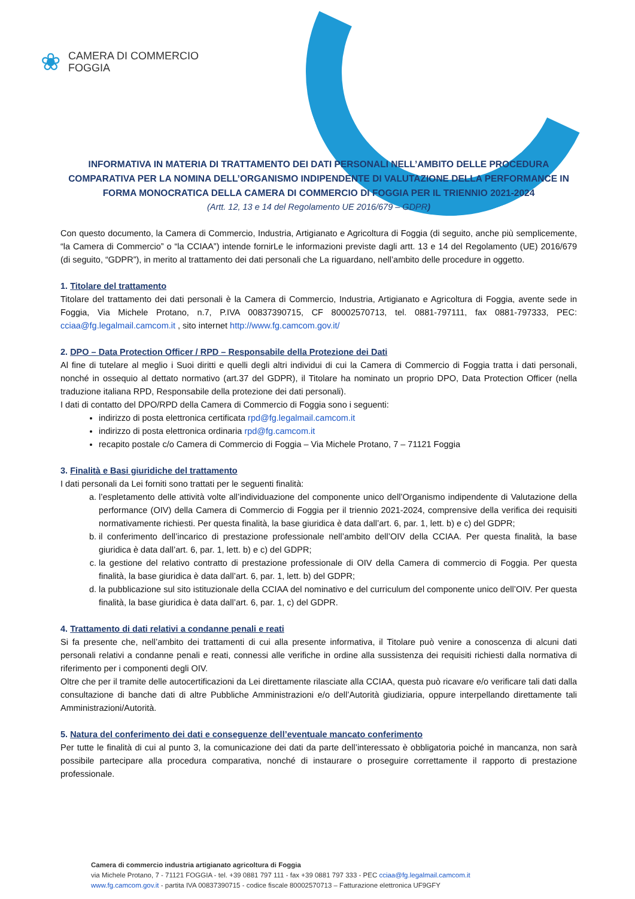❀ CAMERA DI COMMERCIO
FOGGIA
INFORMATIVA IN MATERIA DI TRATTAMENTO DEI DATI PERSONALI NELL’AMBITO DELLE PROCEDURA COMPARATIVA PER LA NOMINA DELL’ORGANISMO INDIPENDENTE DI VALUTAZIONE DELLA PERFORMANCE IN FORMA MONOCRATICA DELLA CAMERA DI COMMERCIO DI FOGGIA PER IL TRIENNIO 2021-2024
(Artt. 12, 13 e 14 del Regolamento UE 2016/679 – GDPR)
Con questo documento, la Camera di Commercio, Industria, Artigianato e Agricoltura di Foggia (di seguito, anche più semplicemente, “la Camera di Commercio” o “la CCIAA”) intende fornirLe le informazioni previste dagli artt. 13 e 14 del Regolamento (UE) 2016/679 (di seguito, “GDPR”), in merito al trattamento dei dati personali che La riguardano, nell’ambito delle procedure in oggetto.
1. Titolare del trattamento
Titolare del trattamento dei dati personali è la Camera di Commercio, Industria, Artigianato e Agricoltura di Foggia, avente sede in Foggia, Via Michele Protano, n.7, P.IVA 00837390715, CF 80002570713, tel. 0881-797111, fax 0881-797333, PEC: cciaa@fg.legalmail.camcom.it , sito internet http://www.fg.camcom.gov.it/
2. DPO – Data Protection Officer / RPD – Responsabile della Protezione dei Dati
Al fine di tutelare al meglio i Suoi diritti e quelli degli altri individui di cui la Camera di Commercio di Foggia tratta i dati personali, nonché in ossequio al dettato normativo (art.37 del GDPR), il Titolare ha nominato un proprio DPO, Data Protection Officer (nella traduzione italiana RPD, Responsabile della protezione dei dati personali).
I dati di contatto del DPO/RPD della Camera di Commercio di Foggia sono i seguenti:
indirizzo di posta elettronica certificata rpd@fg.legalmail.camcom.it
indirizzo di posta elettronica ordinaria rpd@fg.camcom.it
recapito postale c/o Camera di Commercio di Foggia – Via Michele Protano, 7 – 71121 Foggia
3. Finalità e Basi giuridiche del trattamento
I dati personali da Lei forniti sono trattati per le seguenti finalità:
a. l’espletamento delle attività volte all’individuazione del componente unico dell’Organismo indipendente di Valutazione della performance (OIV) della Camera di Commercio di Foggia per il triennio 2021-2024, comprensive della verifica dei requisiti normativamente richiesti. Per questa finalità, la base giuridica è data dall’art. 6, par. 1, lett. b) e c) del GDPR;
b. il conferimento dell’incarico di prestazione professionale nell’ambito dell’OIV della CCIAA. Per questa finalità, la base giuridica è data dall’art. 6, par. 1, lett. b) e c) del GDPR;
c. la gestione del relativo contratto di prestazione professionale di OIV della Camera di commercio di Foggia. Per questa finalità, la base giuridica è data dall’art. 6, par. 1, lett. b) del GDPR;
d. la pubblicazione sul sito istituzionale della CCIAA del nominativo e del curriculum del componente unico dell’OIV. Per questa finalità, la base giuridica è data dall’art. 6, par. 1, c) del GDPR.
4. Trattamento di dati relativi a condanne penali e reati
Si fa presente che, nell’ambito dei trattamenti di cui alla presente informativa, il Titolare può venire a conoscenza di alcuni dati personali relativi a condanne penali e reati, connessi alle verifiche in ordine alla sussistenza dei requisiti richiesti dalla normativa di riferimento per i componenti degli OIV.
Oltre che per il tramite delle autocertificazioni da Lei direttamente rilasciate alla CCIAA, questa può ricavare e/o verificare tali dati dalla consultazione di banche dati di altre Pubbliche Amministrazioni e/o dell’Autorità giudiziaria, oppure interpellando direttamente tali Amministrazioni/Autorità.
5. Natura del conferimento dei dati e conseguenze dell’eventuale mancato conferimento
Per tutte le finalità di cui al punto 3, la comunicazione dei dati da parte dell’interessato è obbligatoria poiché in mancanza, non sarà possibile partecipare alla procedura comparativa, nonché di instaurare o proseguire correttamente il rapporto di prestazione professionale.
Camera di commercio industria artigianato agricoltura di Foggia
via Michele Protano, 7 - 71121 FOGGIA - tel. +39 0881 797 111 - fax +39 0881 797 333 - PEC cciaa@fg.legalmail.camcom.it
www.fg.camcom.gov.it - partita IVA 00837390715 - codice fiscale 80002570713 – Fatturazione elettronica UF9GFY